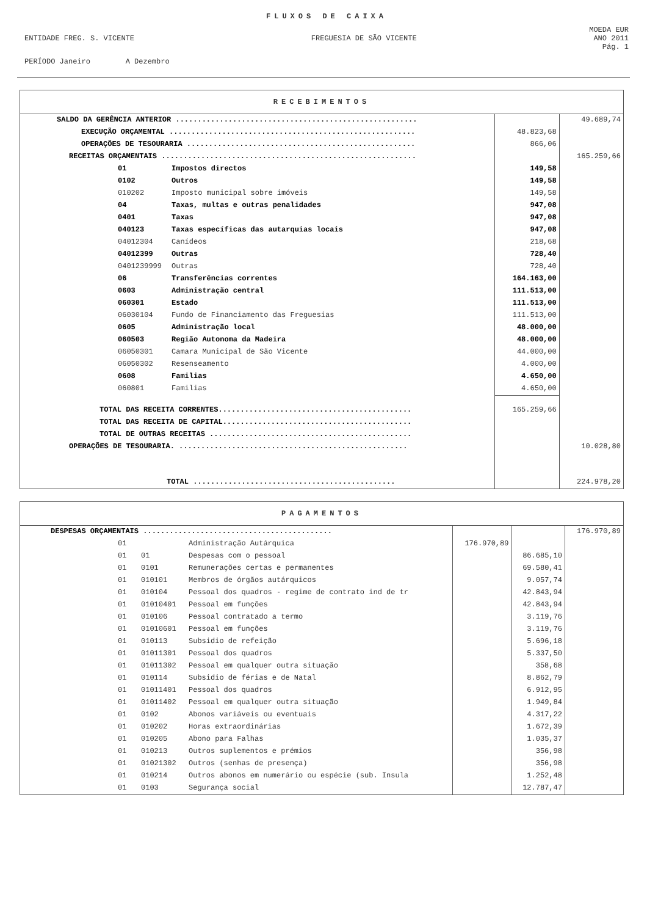FLUXOS DE CAIXA
MOEDA EUR
ENTIDADE FREG. S. VICENTE FREGUESIA DE SÃO VICENTE ANO 2011
Pág. 1
PERÍODO Janeiro A Dezembro
| RECEBIMENTOS | | | |
| --- | --- | --- | --- |
| SALDO DA GERÊNCIA ANTERIOR ....................................................... | | | 49.689,74 |
| EXECUÇÃO ORÇAMENTAL ........................................................ | | 48.823,68 | |
| OPERAÇÕES DE TESOURARIA .................................................... | | 866,06 | |
| RECEITAS ORÇAMENTAIS .......................................................... | | | 165.259,66 |
| 01 | Impostos directos | 149,58 | |
| 0102 | Outros | 149,58 | |
| 010202 | Imposto municipal sobre imóveis | 149,58 | |
| 04 | Taxas, multas e outras penalidades | 947,08 | |
| 0401 | Taxas | 947,08 | |
| 040123 | Taxas específicas das autarquias locais | 947,08 | |
| 04012304 | Canídeos | 218,68 | |
| 04012399 | Outras | 728,40 | |
| 0401239999 | Outras | 728,40 | |
| 06 | Transferências correntes | 164.163,00 | |
| 0603 | Administração central | 111.513,00 | |
| 060301 | Estado | 111.513,00 | |
| 06030104 | Fundo de Financiamento das Freguesias | 111.513,00 | |
| 0605 | Administração local | 48.000,00 | |
| 060503 | Região Autonoma da Madeira | 48.000,00 | |
| 06050301 | Camara Municipal de São Vicente | 44.000,00 | |
| 06050302 | Resenseamento | 4.000,00 | |
| 0608 | Familias | 4.650,00 | |
| 060801 | Familias | 4.650,00 | |
| TOTAL DAS RECEITA CORRENTES............................................ | | 165.259,66 | |
| TOTAL DAS RECEITA DE CAPITAL........................................... | | | |
| TOTAL DE OUTRAS RECEITAS .............................................. | | | |
| OPERAÇÕES DE TESOURARIA. .................................................... | | | 10.028,80 |
| TOTAL .............................................. | | | 224.978,20 |
| PAGAMENTOS | | | | | |
| --- | --- | --- | --- | --- | --- |
| DESPESAS ORÇAMENTAIS ........................................... | | | | | 176.970,89 |
| 01 | | Administração Autárquica | 176.970,89 | | |
| 01 | 01 | Despesas com o pessoal | | 86.685,10 | |
| 01 | 0101 | Remunerações certas e permanentes | | 69.580,41 | |
| 01 | 010101 | Membros de órgãos autárquicos | | 9.057,74 | |
| 01 | 010104 | Pessoal dos quadros - regime de contrato ind de tr | | 42.843,94 | |
| 01 | 01010401 | Pessoal em funções | | 42.843,94 | |
| 01 | 010106 | Pessoal contratado a termo | | 3.119,76 | |
| 01 | 01010601 | Pessoal em funções | | 3.119,76 | |
| 01 | 010113 | Subsidio de refeição | | 5.696,18 | |
| 01 | 01011301 | Pessoal dos quadros | | 5.337,50 | |
| 01 | 01011302 | Pessoal em qualquer outra situação | | 358,68 | |
| 01 | 010114 | Subsidio de férias e de Natal | | 8.862,79 | |
| 01 | 01011401 | Pessoal dos quadros | | 6.912,95 | |
| 01 | 01011402 | Pessoal em qualquer outra situação | | 1.949,84 | |
| 01 | 0102 | Abonos variáveis ou eventuais | | 4.317,22 | |
| 01 | 010202 | Horas extraordinárias | | 1.672,39 | |
| 01 | 010205 | Abono para Falhas | | 1.035,37 | |
| 01 | 010213 | Outros suplementos e prémios | | 356,98 | |
| 01 | 01021302 | Outros (senhas de presença) | | 356,98 | |
| 01 | 010214 | Outros abonos em numerário ou espécie (sub. Insula | | 1.252,48 | |
| 01 | 0103 | Segurança social | | 12.787,47 | |